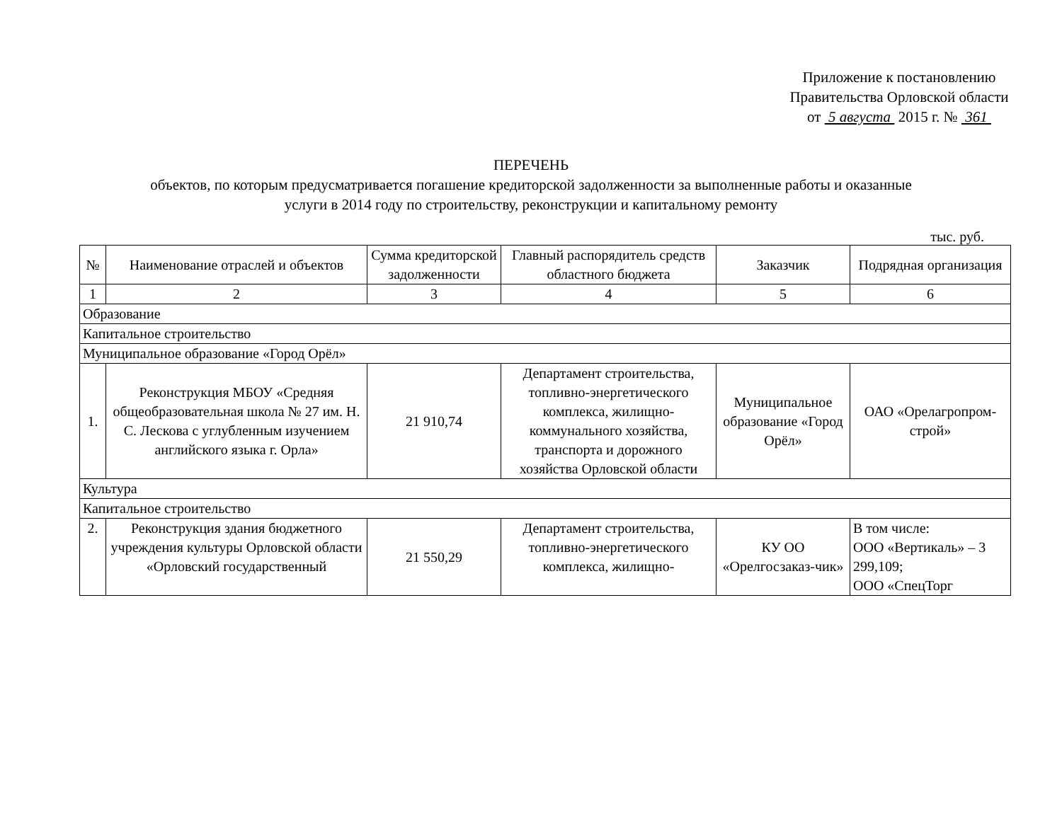Приложение к постановлению
Правительства Орловской области
от 5 августа 2015 г. № 361
ПЕРЕЧЕНЬ
объектов, по которым предусматривается погашение кредиторской задолженности за выполненные работы и оказанные
услуги в 2014 году по строительству, реконструкции и капитальному ремонту
тыс. руб.
| № | Наименование отраслей и объектов | Сумма кредиторской задолженности | Главный распорядитель средств областного бюджета | Заказчик | Подрядная организация |
| --- | --- | --- | --- | --- | --- |
| 1 | 2 | 3 | 4 | 5 | 6 |
| Образование | | | | | |
| Капитальное строительство | | | | | |
| Муниципальное образование «Город Орёл» | | | | | |
| 1. | Реконструкция МБОУ «Средняя общеобразовательная школа № 27 им. Н. С. Лескова с углубленным изучением английского языка г. Орла» | 21 910,74 | Департамент строительства, топливно-энергетического комплекса, жилищно-коммунального хозяйства, транспорта и дорожного хозяйства Орловской области | Муниципальное образование «Город Орёл» | ОАО «Орелагропром-строй» |
| Культура | | | | | |
| Капитальное строительство | | | | | |
| 2. | Реконструкция здания бюджетного учреждения культуры Орловской области «Орловский государственный | 21 550,29 | Департамент строительства, топливно-энергетического комплекса, жилищно- | КУ ОО «Орелгосзаказ-чик» | В том числе: ООО «Вертикаль» – 3 299,109; ООО «СпецТорг |